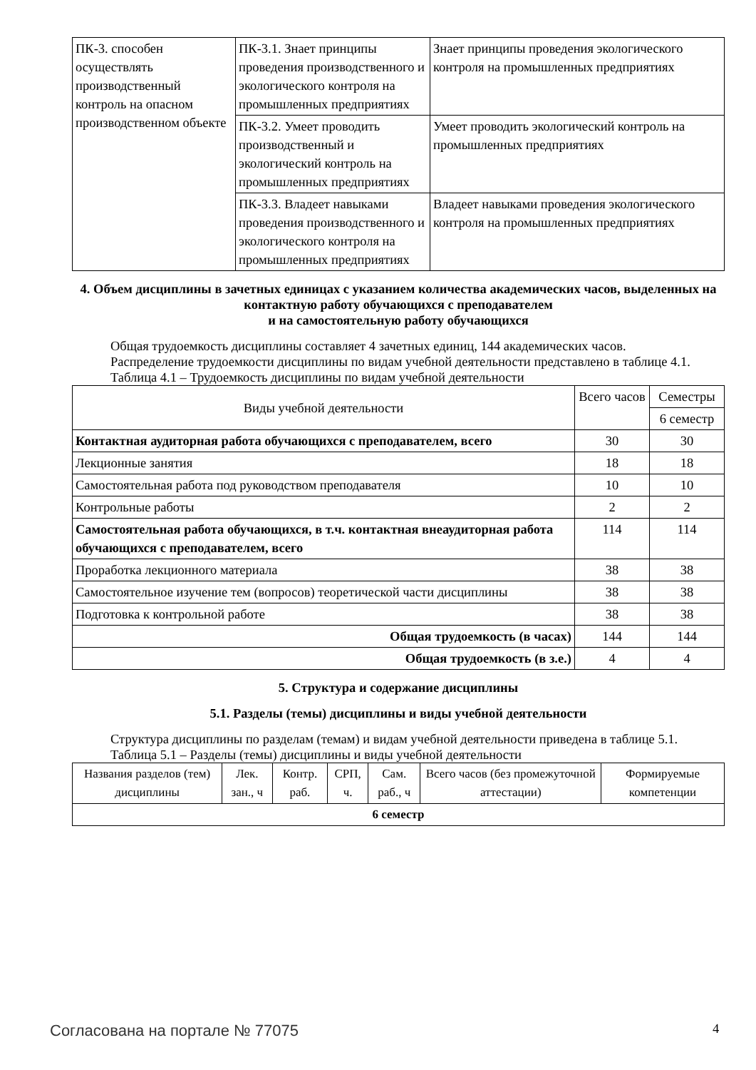| ПК-3. способен осуществлять производственный контроль на опасном производственном объекте | ПК-3.1. Знает принципы проведения производственного и экологического контроля на промышленных предприятиях | Знает принципы проведения экологического контроля на промышленных предприятиях |
| | ПК-3.2. Умеет проводить производственный и экологический контроль на промышленных предприятиях | Умеет проводить экологический контроль на промышленных предприятиях |
| | ПК-3.3. Владеет навыками проведения производственного и экологического контроля на промышленных предприятиях | Владеет навыками проведения экологического контроля на промышленных предприятиях |
4. Объем дисциплины в зачетных единицах с указанием количества академических часов, выделенных на контактную работу обучающихся с преподавателем
и на самостоятельную работу обучающихся
Общая трудоемкость дисциплины составляет 4 зачетных единиц, 144 академических часов.
Распределение трудоемкости дисциплины по видам учебной деятельности представлено в таблице 4.1.
Таблица 4.1 – Трудоемкость дисциплины по видам учебной деятельности
| Виды учебной деятельности | Всего часов | Семестры |
| --- | --- | --- |
| | | 6 семестр |
| Контактная аудиторная работа обучающихся с преподавателем, всего | 30 | 30 |
| Лекционные занятия | 18 | 18 |
| Самостоятельная работа под руководством преподавателя | 10 | 10 |
| Контрольные работы | 2 | 2 |
| Самостоятельная работа обучающихся, в т.ч. контактная внеаудиторная работа обучающихся с преподавателем, всего | 114 | 114 |
| Проработка лекционного материала | 38 | 38 |
| Самостоятельное изучение тем (вопросов) теоретической части дисциплины | 38 | 38 |
| Подготовка к контрольной работе | 38 | 38 |
| Общая трудоемкость (в часах) | 144 | 144 |
| Общая трудоемкость (в з.е.) | 4 | 4 |
5. Структура и содержание дисциплины
5.1. Разделы (темы) дисциплины и виды учебной деятельности
Структура дисциплины по разделам (темам) и видам учебной деятельности приведена в таблице 5.1.
Таблица 5.1 – Разделы (темы) дисциплины и виды учебной деятельности
| Названия разделов (тем) дисциплины | Лек. зан., ч | Контр. раб. | СРП, ч. | Сам. раб., ч | Всего часов (без промежуточной аттестации) | Формируемые компетенции |
| --- | --- | --- | --- | --- | --- | --- |
| 6 семестр | | | | | | |
Согласована на портале № 77075 4